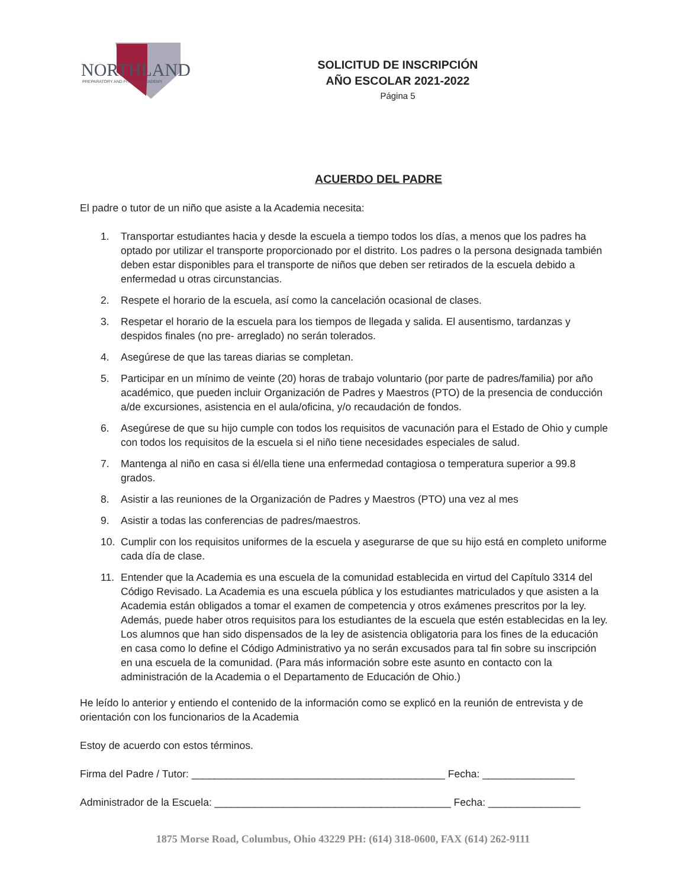NORTHLAND
PREPARATORY AND FITNESS ACADEMY
SOLICITUD DE INSCRIPCIÓN
AÑO ESCOLAR 2021-2022
Página 5
ACUERDO DEL PADRE
El padre o tutor de un niño que asiste a la Academia necesita:
1. Transportar estudiantes hacia y desde la escuela a tiempo todos los días, a menos que los padres ha optado por utilizar el transporte proporcionado por el distrito. Los padres o la persona designada también deben estar disponibles para el transporte de niños que deben ser retirados de la escuela debido a enfermedad u otras circunstancias.
2. Respete el horario de la escuela, así como la cancelación ocasional de clases.
3. Respetar el horario de la escuela para los tiempos de llegada y salida. El ausentismo, tardanzas y despidos finales (no pre- arreglado) no serán tolerados.
4. Asegúrese de que las tareas diarias se completan.
5. Participar en un mínimo de veinte (20) horas de trabajo voluntario (por parte de padres/familia) por año académico, que pueden incluir Organización de Padres y Maestros (PTO) de la presencia de conducción a/de excursiones, asistencia en el aula/oficina, y/o recaudación de fondos.
6. Asegúrese de que su hijo cumple con todos los requisitos de vacunación para el Estado de Ohio y cumple con todos los requisitos de la escuela si el niño tiene necesidades especiales de salud.
7. Mantenga al niño en casa si él/ella tiene una enfermedad contagiosa o temperatura superior a 99.8 grados.
8. Asistir a las reuniones de la Organización de Padres y Maestros (PTO) una vez al mes
9. Asistir a todas las conferencias de padres/maestros.
10. Cumplir con los requisitos uniformes de la escuela y asegurarse de que su hijo está en completo uniforme cada día de clase.
11. Entender que la Academia es una escuela de la comunidad establecida en virtud del Capítulo 3314 del Código Revisado. La Academia es una escuela pública y los estudiantes matriculados y que asisten a la Academia están obligados a tomar el examen de competencia y otros exámenes prescritos por la ley. Además, puede haber otros requisitos para los estudiantes de la escuela que estén establecidas en la ley. Los alumnos que han sido dispensados de la ley de asistencia obligatoria para los fines de la educación en casa como lo define el Código Administrativo ya no serán excusados para tal fin sobre su inscripción en una escuela de la comunidad. (Para más información sobre este asunto en contacto con la administración de la Academia o el Departamento de Educación de Ohio.)
He leído lo anterior y entiendo el contenido de la información como se explicó en la reunión de entrevista y de orientación con los funcionarios de la Academia
Estoy de acuerdo con estos términos.
Firma del Padre / Tutor: ____________________________________________ Fecha: ________________
Administrador de la Escuela: _________________________________________ Fecha: ________________
1875 Morse Road, Columbus, Ohio 43229 PH: (614) 318-0600, FAX (614) 262-9111